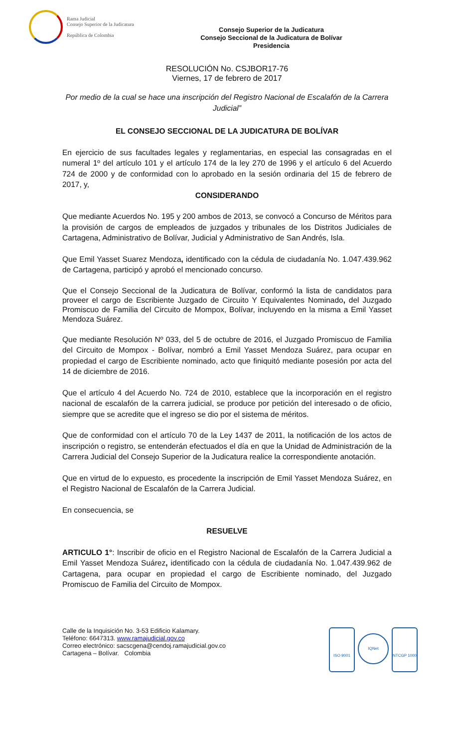Rama Judicial
Consejo Superior de la Judicatura
República de Colombia
Consejo Superior de la Judicatura
Consejo Seccional de la Judicatura de Bolívar
Presidencia
RESOLUCIÓN No. CSJBOR17-76
Viernes, 17 de febrero de 2017
Por medio de la cual se hace una inscripción del Registro Nacional de Escalafón de la Carrera Judicial”
EL CONSEJO SECCIONAL DE LA JUDICATURA DE BOLÍVAR
En ejercicio de sus facultades legales y reglamentarias, en especial las consagradas en el numeral 1º del artículo 101 y el artículo 174 de la ley 270 de 1996 y el artículo 6 del Acuerdo 724 de 2000 y de conformidad con lo aprobado en la sesión ordinaria del 15 de febrero de 2017, y,
CONSIDERANDO
Que mediante Acuerdos No. 195 y 200 ambos de 2013, se convocó a Concurso de Méritos para la provisión de cargos de empleados de juzgados y tribunales de los Distritos Judiciales de Cartagena, Administrativo de Bolívar, Judicial y Administrativo de San Andrés, Isla.
Que Emil Yasset Suarez Mendoza, identificado con la cédula de ciudadanía No. 1.047.439.962 de Cartagena, participó y aprobó el mencionado concurso.
Que el Consejo Seccional de la Judicatura de Bolívar, conformó la lista de candidatos para proveer el cargo de Escribiente Juzgado de Circuito Y Equivalentes Nominado, del Juzgado Promiscuo de Familia del Circuito de Mompox, Bolívar, incluyendo en la misma a Emil Yasset Mendoza Suárez.
Que mediante Resolución Nº 033, del 5 de octubre de 2016, el Juzgado Promiscuo de Familia del Circuito de Mompox - Bolívar, nombró a Emil Yasset Mendoza Suárez, para ocupar en propiedad el cargo de Escribiente nominado, acto que finiquitó mediante posesión por acta del 14 de diciembre de 2016.
Que el artículo 4 del Acuerdo No. 724 de 2010, establece que la incorporación en el registro nacional de escalafón de la carrera judicial, se produce por petición del interesado o de oficio, siempre que se acredite que el ingreso se dio por el sistema de méritos.
Que de conformidad con el artículo 70 de la Ley 1437 de 2011, la notificación de los actos de inscripción o registro, se entenderán efectuados el día en que la Unidad de Administración de la Carrera Judicial del Consejo Superior de la Judicatura realice la correspondiente anotación.
Que en virtud de lo expuesto, es procedente la inscripción de Emil Yasset Mendoza Suárez, en el Registro Nacional de Escalafón de la Carrera Judicial.
En consecuencia, se
RESUELVE
ARTICULO 1°: Inscribir de oficio en el Registro Nacional de Escalafón de la Carrera Judicial a Emil Yasset Mendoza Suárez, identificado con la cédula de ciudadanía No. 1.047.439.962 de Cartagena, para ocupar en propiedad el cargo de Escribiente nominado, del Juzgado Promiscuo de Familia del Circuito de Mompox.
Calle de la Inquisición No. 3-53 Edificio Kalamary.
Teléfono: 6647313. www.ramajudicial.gov.co
Correo electrónico: sacscgena@cendoj.ramajudicial.gov.co
Cartagena – Bolívar. Colombia
ISO 9001
IQNet
NTCGP 1000